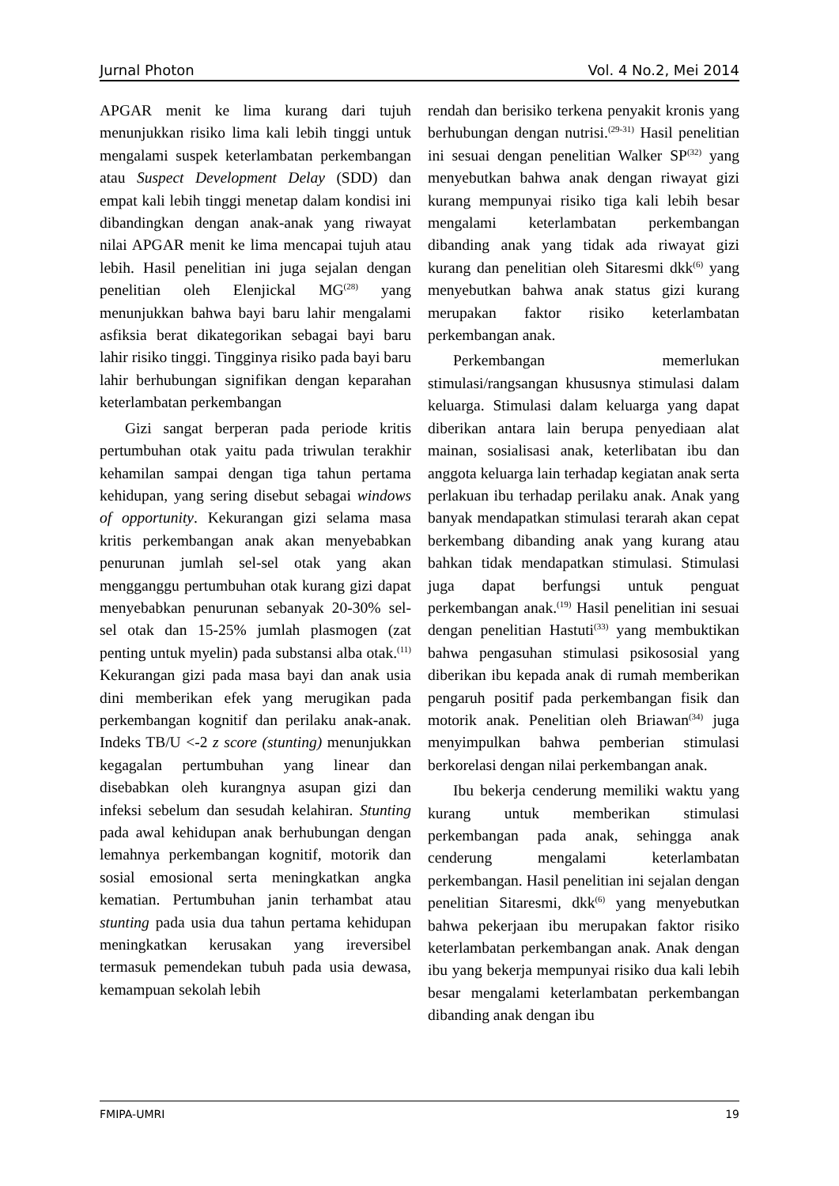Jurnal Photon Vol. 4 No.2, Mei 2014
APGAR menit ke lima kurang dari tujuh menunjukkan risiko lima kali lebih tinggi untuk mengalami suspek keterlambatan perkembangan atau Suspect Development Delay (SDD) dan empat kali lebih tinggi menetap dalam kondisi ini dibandingkan dengan anak-anak yang riwayat nilai APGAR menit ke lima mencapai tujuh atau lebih. Hasil penelitian ini juga sejalan dengan penelitian oleh Elenjickal MG<sup>(28)</sup> yang menunjukkan bahwa bayi baru lahir mengalami asfiksia berat dikategorikan sebagai bayi baru lahir risiko tinggi. Tingginya risiko pada bayi baru lahir berhubungan signifikan dengan keparahan keterlambatan perkembangan
Gizi sangat berperan pada periode kritis pertumbuhan otak yaitu pada triwulan terakhir kehamilan sampai dengan tiga tahun pertama kehidupan, yang sering disebut sebagai windows of opportunity. Kekurangan gizi selama masa kritis perkembangan anak akan menyebabkan penurunan jumlah sel-sel otak yang akan mengganggu pertumbuhan otak kurang gizi dapat menyebabkan penurunan sebanyak 20-30% sel-sel otak dan 15-25% jumlah plasmogen (zat penting untuk myelin) pada substansi alba otak.<sup>(11)</sup> Kekurangan gizi pada masa bayi dan anak usia dini memberikan efek yang merugikan pada perkembangan kognitif dan perilaku anak-anak. Indeks TB/U <-2 z score (stunting) menunjukkan kegagalan pertumbuhan yang linear dan disebabkan oleh kurangnya asupan gizi dan infeksi sebelum dan sesudah kelahiran. Stunting pada awal kehidupan anak berhubungan dengan lemahnya perkembangan kognitif, motorik dan sosial emosional serta meningkatkan angka kematian. Pertumbuhan janin terhambat atau stunting pada usia dua tahun pertama kehidupan meningkatkan kerusakan yang ireversibel termasuk pemendekan tubuh pada usia dewasa, kemampuan sekolah lebih
rendah dan berisiko terkena penyakit kronis yang berhubungan dengan nutrisi.<sup>(29-31)</sup> Hasil penelitian ini sesuai dengan penelitian Walker SP<sup>(32)</sup> yang menyebutkan bahwa anak dengan riwayat gizi kurang mempunyai risiko tiga kali lebih besar mengalami keterlambatan perkembangan dibanding anak yang tidak ada riwayat gizi kurang dan penelitian oleh Sitaresmi dkk<sup>(6)</sup> yang menyebutkan bahwa anak status gizi kurang merupakan faktor risiko keterlambatan perkembangan anak.
Perkembangan memerlukan stimulasi/rangsangan khususnya stimulasi dalam keluarga. Stimulasi dalam keluarga yang dapat diberikan antara lain berupa penyediaan alat mainan, sosialisasi anak, keterlibatan ibu dan anggota keluarga lain terhadap kegiatan anak serta perlakuan ibu terhadap perilaku anak. Anak yang banyak mendapatkan stimulasi terarah akan cepat berkembang dibanding anak yang kurang atau bahkan tidak mendapatkan stimulasi. Stimulasi juga dapat berfungsi untuk penguat perkembangan anak.<sup>(19)</sup> Hasil penelitian ini sesuai dengan penelitian Hastuti<sup>(33)</sup> yang membuktikan bahwa pengasuhan stimulasi psikososial yang diberikan ibu kepada anak di rumah memberikan pengaruh positif pada perkembangan fisik dan motorik anak. Penelitian oleh Briawan<sup>(34)</sup> juga menyimpulkan bahwa pemberian stimulasi berkorelasi dengan nilai perkembangan anak.
Ibu bekerja cenderung memiliki waktu yang kurang untuk memberikan stimulasi perkembangan pada anak, sehingga anak cenderung mengalami keterlambatan perkembangan. Hasil penelitian ini sejalan dengan penelitian Sitaresmi, dkk<sup>(6)</sup> yang menyebutkan bahwa pekerjaan ibu merupakan faktor risiko keterlambatan perkembangan anak. Anak dengan ibu yang bekerja mempunyai risiko dua kali lebih besar mengalami keterlambatan perkembangan dibanding anak dengan ibu
FMIPA-UMRI 19